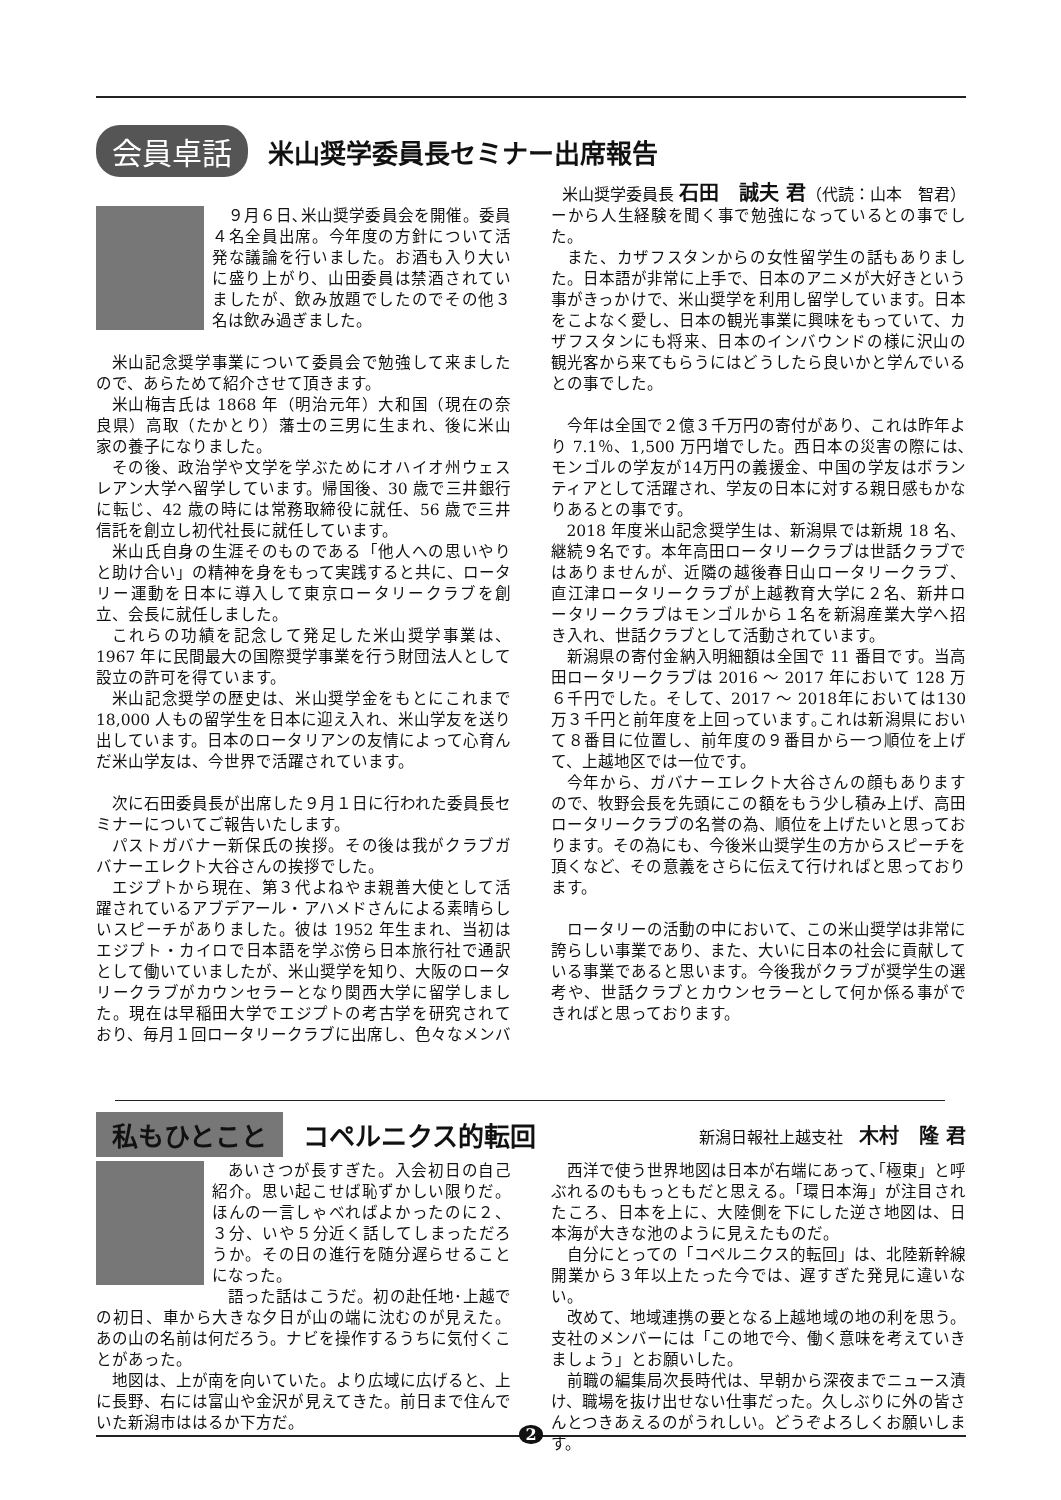会員卓話
米山奨学委員長セミナー出席報告
米山奨学委員長 石田　誠夫 君（代読：山本　智君）
９月６日､米山奨学委員会を開催。委員４名全員出席。今年度の方針について活発な議論を行いました。お酒も入り大いに盛り上がり、山田委員は禁酒されていましたが、飲み放題でしたのでその他３名は飲み過ぎました。
米山記念奨学事業について委員会で勉強して来ましたので、あらためて紹介させて頂きます。
米山梅吉氏は 1868 年（明治元年）大和国（現在の奈良県）高取（たかとり）藩士の三男に生まれ、後に米山家の養子になりました。
その後、政治学や文学を学ぶためにオハイオ州ウェスレアン大学へ留学しています。帰国後、30 歳で三井銀行に転じ、42 歳の時には常務取締役に就任、56 歳で三井信託を創立し初代社長に就任しています。
米山氏自身の生涯そのものである「他人への思いやりと助け合い」の精神を身をもって実践すると共に、ロータリー運動を日本に導入して東京ロータリークラブを創立、会長に就任しました。
これらの功績を記念して発足した米山奨学事業は、1967 年に民間最大の国際奨学事業を行う財団法人として設立の許可を得ています。
米山記念奨学の歴史は、米山奨学金をもとにこれまで 18,000 人もの留学生を日本に迎え入れ、米山学友を送り出しています。日本のロータリアンの友情によって心育んだ米山学友は、今世界で活躍されています。
次に石田委員長が出席した９月１日に行われた委員長セミナーについてご報告いたします。
パストガバナー新保氏の挨拶。その後は我がクラブガバナーエレクト大谷さんの挨拶でした。
エジプトから現在、第３代よねやま親善大使として活躍されているアブデアール・アハメドさんによる素晴らしいスピーチがありました。彼は 1952 年生まれ、当初はエジプト・カイロで日本語を学ぶ傍ら日本旅行社で通訳として働いていましたが、米山奨学を知り、大阪のロータリークラブがカウンセラーとなり関西大学に留学しました。現在は早稲田大学でエジプトの考古学を研究されており、毎月１回ロータリークラブに出席し、色々なメンバーから人生経験を聞く事で勉強になっているとの事でした。
また、カザフスタンからの女性留学生の話もありました。日本語が非常に上手で、日本のアニメが大好きという事がきっかけで、米山奨学を利用し留学しています。日本をこよなく愛し、日本の観光事業に興味をもっていて、カザフスタンにも将来、日本のインバウンドの様に沢山の観光客から来てもらうにはどうしたら良いかと学んでいるとの事でした。
今年は全国で２億３千万円の寄付があり、これは昨年より 7.1％、1,500 万円増でした。西日本の災害の際には､モンゴルの学友が14万円の義援金、中国の学友はボランティアとして活躍され、学友の日本に対する親日感もかなりあるとの事です。
2018 年度米山記念奨学生は、新潟県では新規 18 名、継続９名です。本年高田ロータリークラブは世話クラブではありませんが、近隣の越後春日山ロータリークラブ、直江津ロータリークラブが上越教育大学に２名、新井ロータリークラブはモンゴルから１名を新潟産業大学へ招き入れ、世話クラブとして活動されています。
新潟県の寄付金納入明細額は全国で 11 番目です。当高田ロータリークラブは 2016 ～ 2017 年において 128 万６千円でした。そして、2017 ～ 2018年においては130万３千円と前年度を上回っています｡これは新潟県において８番目に位置し、前年度の９番目から一つ順位を上げて、上越地区では一位です。
今年から、ガバナーエレクト大谷さんの顔もありますので、牧野会長を先頭にこの額をもう少し積み上げ、高田ロータリークラブの名誉の為、順位を上げたいと思っております。その為にも、今後米山奨学生の方からスピーチを頂くなど、その意義をさらに伝えて行ければと思っております。
ロータリーの活動の中において、この米山奨学は非常に誇らしい事業であり、また、大いに日本の社会に貢献している事業であると思います。今後我がクラブが奨学生の選考や、世話クラブとカウンセラーとして何か係る事ができればと思っております。
私もひとこと
コペルニクス的転回
新潟日報社上越支社　木村　隆 君
あいさつが長すぎた。入会初日の自己紹介。思い起こせば恥ずかしい限りだ。ほんの一言しゃべればよかったのに２、３分、いや５分近く話してしまっただろうか。その日の進行を随分遅らせることになった。
語った話はこうだ。初の赴任地･上越での初日、車から大きな夕日が山の端に沈むのが見えた。あの山の名前は何だろう。ナビを操作するうちに気付くことがあった。
地図は、上が南を向いていた。より広域に広げると、上に長野、右には富山や金沢が見えてきた。前日まで住んでいた新潟市ははるか下方だ。
西洋で使う世界地図は日本が右端にあって､｢極東」と呼ぶれるのももっともだと思える。「環日本海」が注目されたころ、日本を上に、大陸側を下にした逆さ地図は、日本海が大きな池のように見えたものだ。
自分にとっての「コペルニクス的転回」は、北陸新幹線開業から３年以上たった今では、遅すぎた発見に違いない。
改めて、地域連携の要となる上越地域の地の利を思う。支社のメンバーには「この地で今、働く意味を考えていきましょう」とお願いした。
前職の編集局次長時代は、早朝から深夜までニュース漬け、職場を抜け出せない仕事だった。久しぶりに外の皆さんとつきあえるのがうれしい。どうぞよろしくお願いします。
2